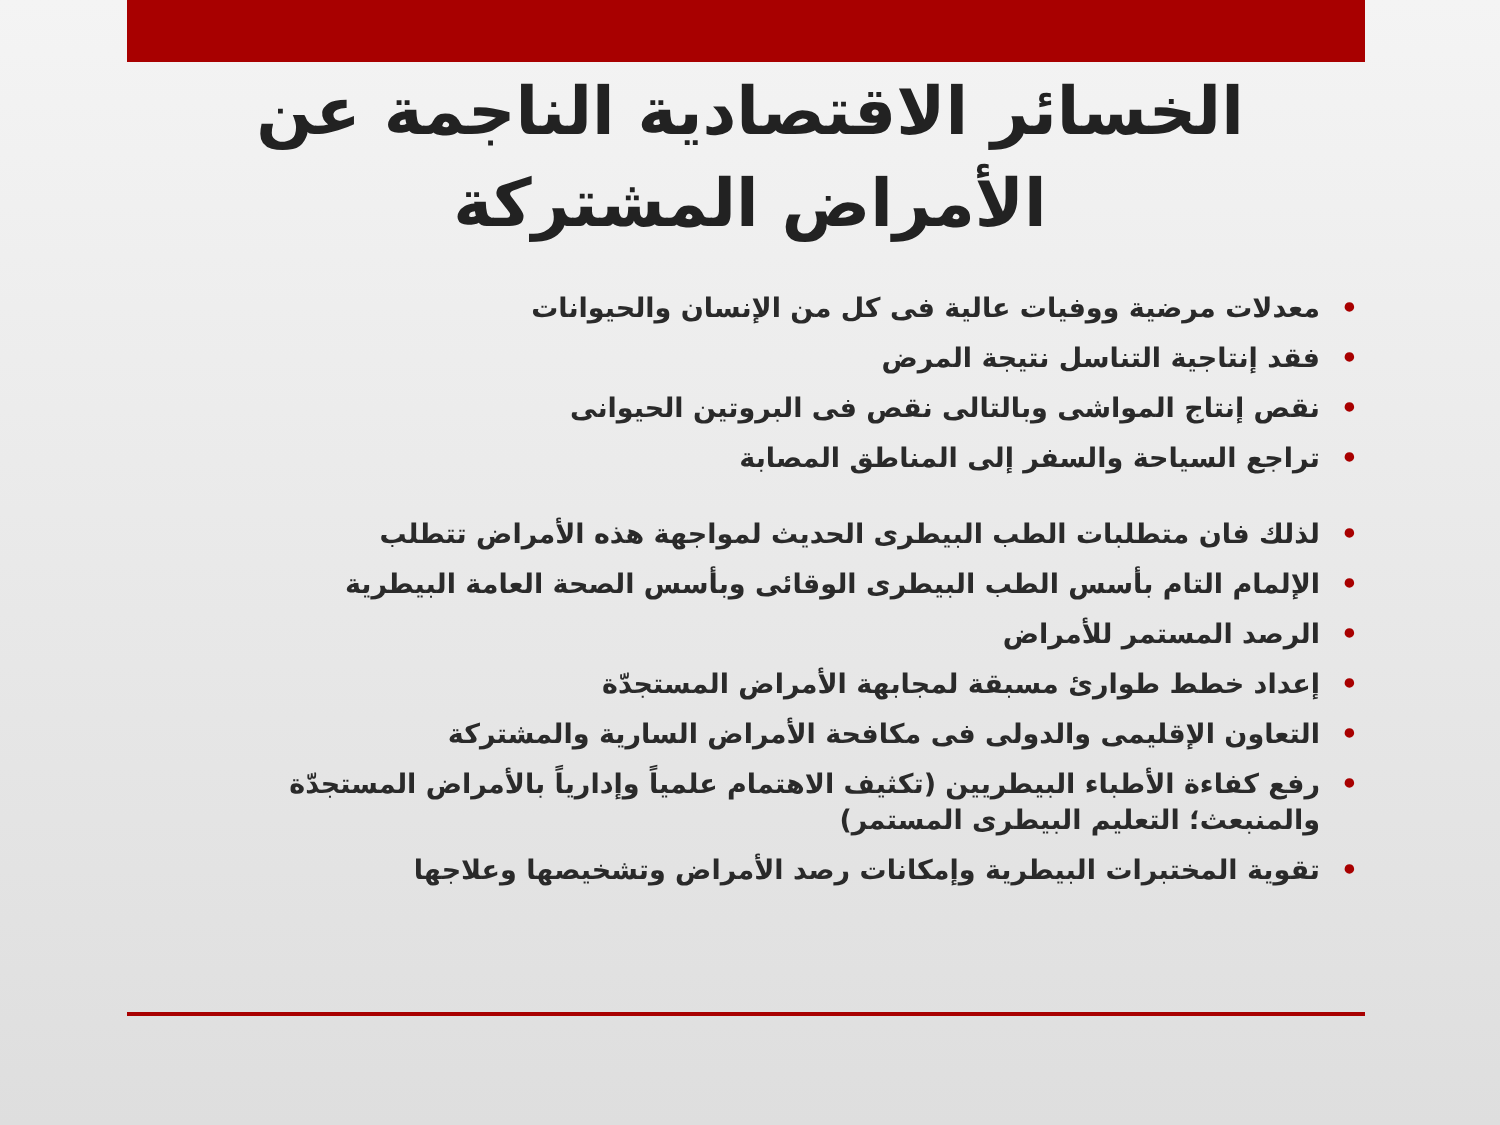الخسائر الاقتصادية الناجمة عن
الأمراض المشتركة
معدلات مرضية ووفيات عالية فى كل من الإنسان والحيوانات
فقد إنتاجية التناسل نتيجة المرض
نقص إنتاج المواشى وبالتالى نقص فى البروتين الحيوانى
تراجع السياحة والسفر إلى المناطق المصابة
لذلك فان متطلبات الطب البيطرى الحديث لمواجهة هذه الأمراض تتطلب
الإلمام التام بأسس الطب البيطرى الوقائى وبأسس الصحة العامة البيطرية
الرصد المستمر للأمراض
إعداد خطط طوارئ مسبقة لمجابهة الأمراض المستجدّة
التعاون الإقليمى والدولى فى مكافحة الأمراض السارية والمشتركة
رفع كفاءة الأطباء البيطريين (تكثيف الاهتمام علمياً وإدارياً بالأمراض المستجدّة والمنبعث؛ التعليم البيطرى المستمر)
تقوية المختبرات البيطرية وإمكانات رصد الأمراض وتشخيصها وعلاجها